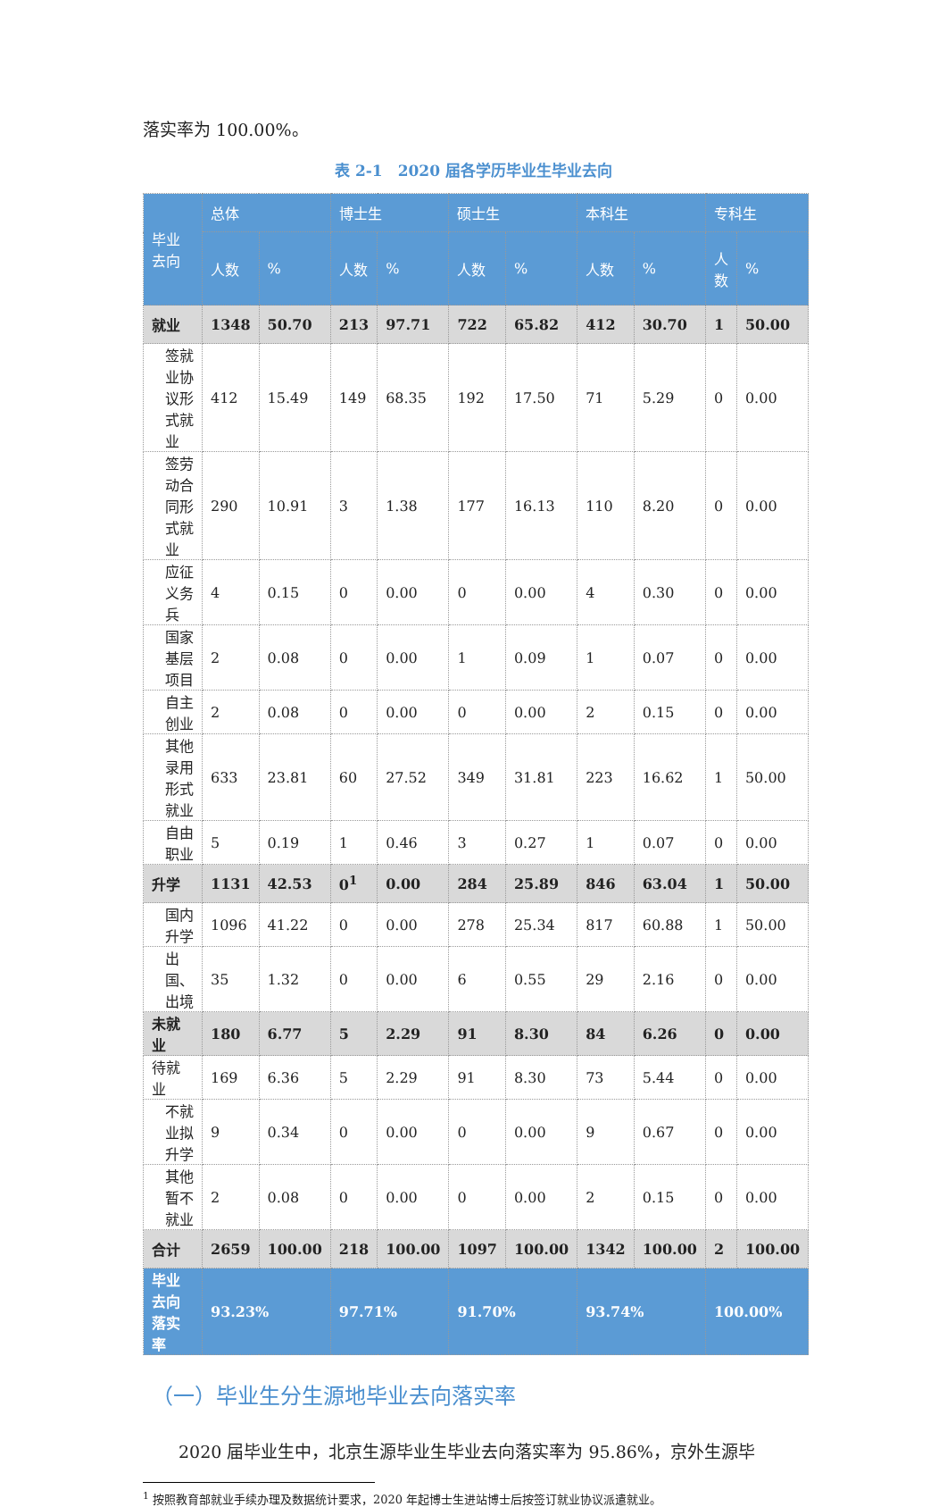落实率为 100.00%。
表 2-1　2020 届各学历毕业生毕业去向
| 毕业去向 | 总体 | | 博士生 | | 硕士生 | | 本科生 | | 专科生 | |
| --- | --- | --- | --- | --- | --- | --- | --- | --- | --- | --- |
| | 人数 | % | 人数 | % | 人数 | % | 人数 | % | 人数 | % |
| 就业 | 1348 | 50.70 | 213 | 97.71 | 722 | 65.82 | 412 | 30.70 | 1 | 50.00 |
| 签就业协议形式就业 | 412 | 15.49 | 149 | 68.35 | 192 | 17.50 | 71 | 5.29 | 0 | 0.00 |
| 签劳动合同形式就业 | 290 | 10.91 | 3 | 1.38 | 177 | 16.13 | 110 | 8.20 | 0 | 0.00 |
| 应征义务兵 | 4 | 0.15 | 0 | 0.00 | 0 | 0.00 | 4 | 0.30 | 0 | 0.00 |
| 国家基层项目 | 2 | 0.08 | 0 | 0.00 | 1 | 0.09 | 1 | 0.07 | 0 | 0.00 |
| 自主创业 | 2 | 0.08 | 0 | 0.00 | 0 | 0.00 | 2 | 0.15 | 0 | 0.00 |
| 其他录用形式就业 | 633 | 23.81 | 60 | 27.52 | 349 | 31.81 | 223 | 16.62 | 1 | 50.00 |
| 自由职业 | 5 | 0.19 | 1 | 0.46 | 3 | 0.27 | 1 | 0.07 | 0 | 0.00 |
| 升学 | 1131 | 42.53 | 0<sup>1</sup> | 0.00 | 284 | 25.89 | 846 | 63.04 | 1 | 50.00 |
| 国内升学 | 1096 | 41.22 | 0 | 0.00 | 278 | 25.34 | 817 | 60.88 | 1 | 50.00 |
| 出国、出境 | 35 | 1.32 | 0 | 0.00 | 6 | 0.55 | 29 | 2.16 | 0 | 0.00 |
| 未就业 | 180 | 6.77 | 5 | 2.29 | 91 | 8.30 | 84 | 6.26 | 0 | 0.00 |
| 待就业 | 169 | 6.36 | 5 | 2.29 | 91 | 8.30 | 73 | 5.44 | 0 | 0.00 |
| 不就业拟升学 | 9 | 0.34 | 0 | 0.00 | 0 | 0.00 | 9 | 0.67 | 0 | 0.00 |
| 其他暂不就业 | 2 | 0.08 | 0 | 0.00 | 0 | 0.00 | 2 | 0.15 | 0 | 0.00 |
| 合计 | 2659 | 100.00 | 218 | 100.00 | 1097 | 100.00 | 1342 | 100.00 | 2 | 100.00 |
| 毕业去向落实率 | 93.23% | | 97.71% | | 91.70% | | 93.74% | | 100.00% | |
（一）毕业生分生源地毕业去向落实率
2020 届毕业生中，北京生源毕业生毕业去向落实率为 95.86%，京外生源毕
<sup>1</sup> 按照教育部就业手续办理及数据统计要求，2020 年起博士生进站博士后按签订就业协议派遣就业。